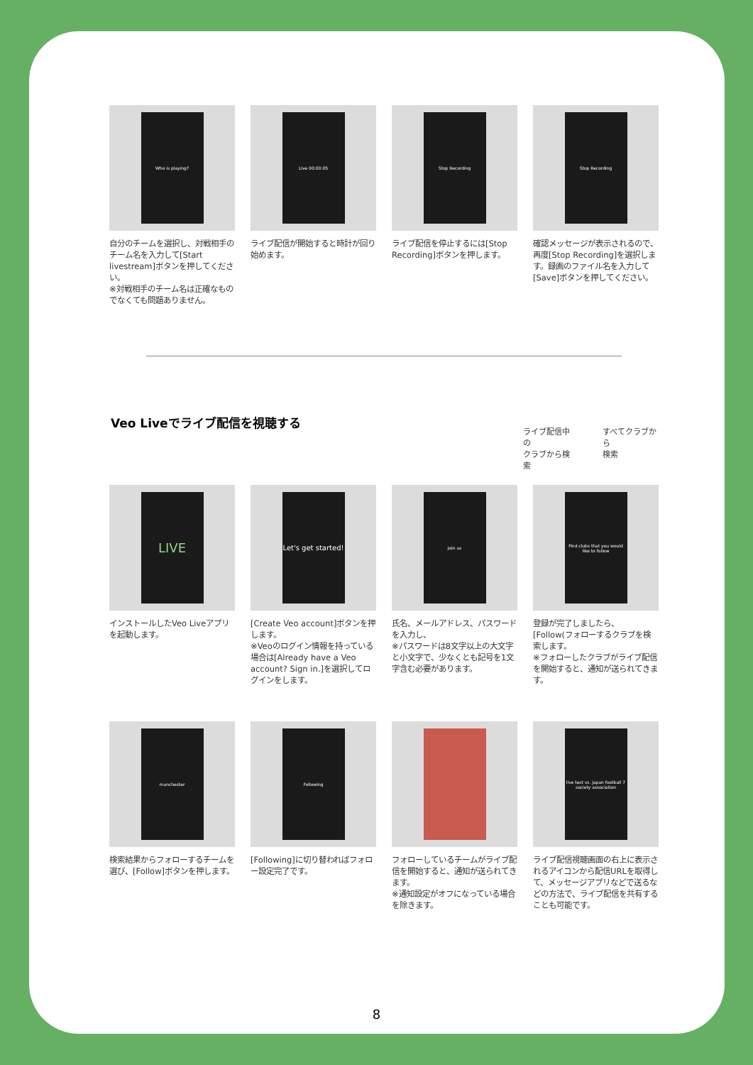Who is playing?
自分のチームを選択し、対戦相手のチーム名を入力して[Start livestream]ボタンを押してください。
※対戦相手のチーム名は正確なものでなくても問題ありません。
Live 00:00:05
ライブ配信が開始すると時計が回り始めます。
Stop Recording
ライブ配信を停止するには[Stop Recording]ボタンを押します。
Stop Recording
確認メッセージが表示されるので、再度[Stop Recording]を選択します。録画のファイル名を入力して[Save]ボタンを押してください。
Veo Liveでライブ配信を視聴する
ライブ配信中の
クラブから検索
すべてクラブから
検索
LIVE
インストールしたVeo Liveアプリを起動します。
Let's get started!
[Create Veo account]ボタンを押します。
※Veoのログイン情報を持っている場合は[Already have a Veo account? Sign in.]を選択してログインをします。
Join us
氏名、メールアドレス、パスワードを入力し、
※パスワードは8文字以上の大文字と小文字で、少なくとも記号を1文字含む必要があります。
Find clubs that you would like to follow
登録が完了しましたら、[Follow(フォローするクラブを検索します。
※フォローしたクラブがライブ配信を開始すると、通知が送られてきます。
manchester
検索結果からフォローするチームを選び、[Follow]ボタンを押します。
Following
[Following]に切り替わればフォロー設定完了です。
フォローしているチームがライブ配信を開始すると、通知が送られてきます。
※通知設定がオフになっている場合を除きます。
live test vs. japan football 7 society association
ライブ配信視聴画面の右上に表示されるアイコンから配信URLを取得して、メッセージアプリなどで送るなどの方法で、ライブ配信を共有することも可能です。
8